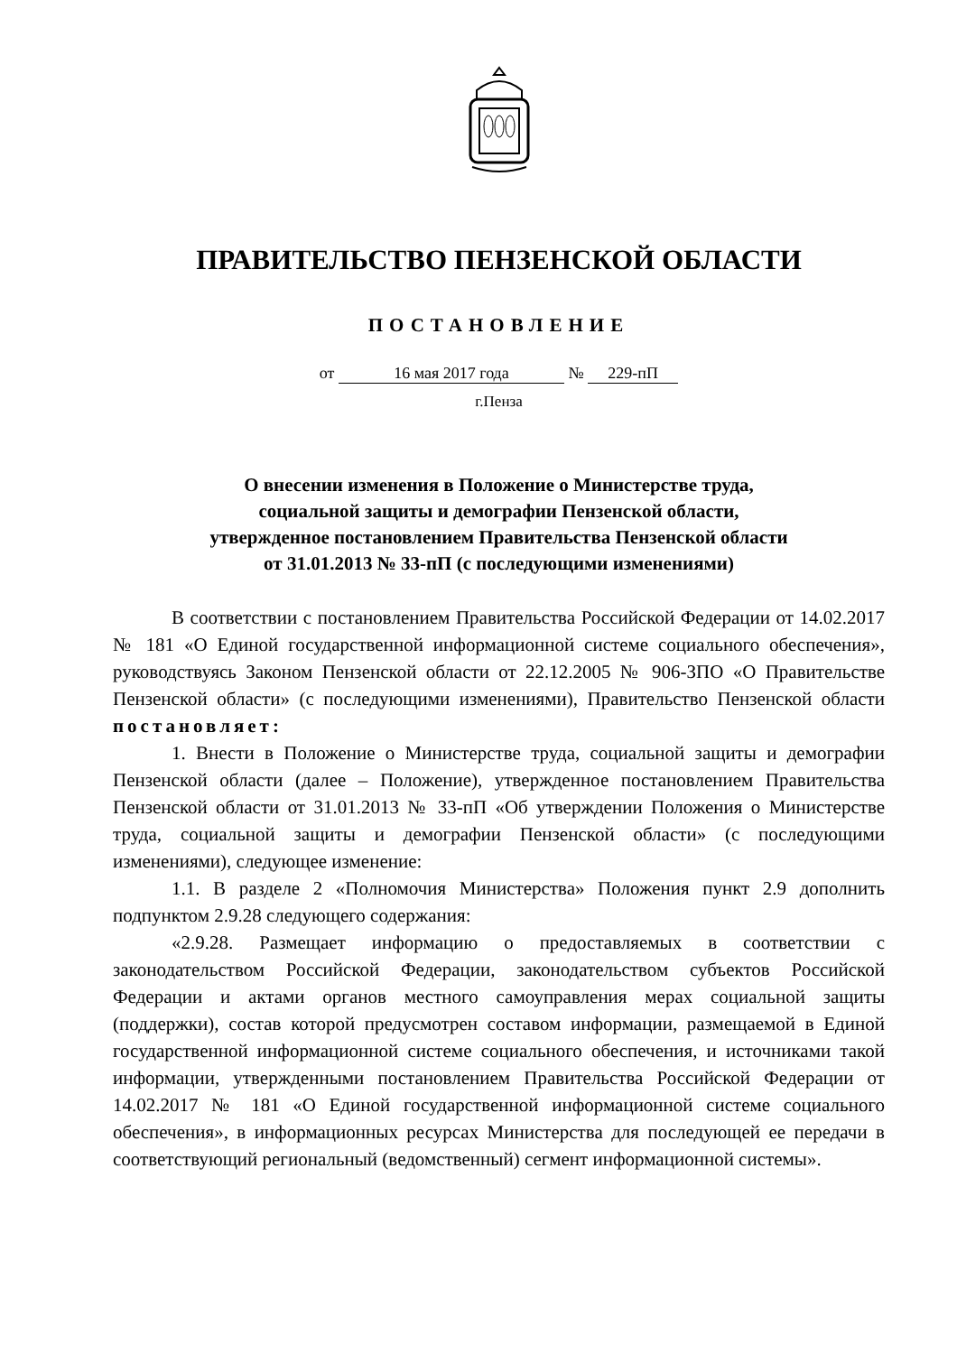ПРАВИТЕЛЬСТВО ПЕНЗЕНСКОЙ ОБЛАСТИ
ПОСТАНОВЛЕНИЕ
от 16 мая 2017 года № 229-пП
г.Пенза
О внесении изменения в Положение о Министерстве труда,
социальной защиты и демографии Пензенской области,
утвержденное постановлением Правительства Пензенской области
от 31.01.2013 № 33-пП (с последующими изменениями)
В соответствии с постановлением Правительства Российской Федерации от 14.02.2017 № 181 «О Единой государственной информационной системе социального обеспечения», руководствуясь Законом Пензенской области от 22.12.2005 № 906-ЗПО «О Правительстве Пензенской области» (с последующими изменениями), Правительство Пензенской области постановляет:
1. Внести в Положение о Министерстве труда, социальной защиты и демографии Пензенской области (далее – Положение), утвержденное постановлением Правительства Пензенской области от 31.01.2013 № 33-пП «Об утверждении Положения о Министерстве труда, социальной защиты и демографии Пензенской области» (с последующими изменениями), следующее изменение:
1.1. В разделе 2 «Полномочия Министерства» Положения пункт 2.9 дополнить подпунктом 2.9.28 следующего содержания:
«2.9.28. Размещает информацию о предоставляемых в соответствии с законодательством Российской Федерации, законодательством субъектов Российской Федерации и актами органов местного самоуправления мерах социальной защиты (поддержки), состав которой предусмотрен составом информации, размещаемой в Единой государственной информационной системе социального обеспечения, и источниками такой информации, утвержденными постановлением Правительства Российской Федерации от 14.02.2017 № 181 «О Единой государственной информационной системе социального обеспечения», в информационных ресурсах Министерства для последующей ее передачи в соответствующий региональный (ведомственный) сегмент информационной системы».